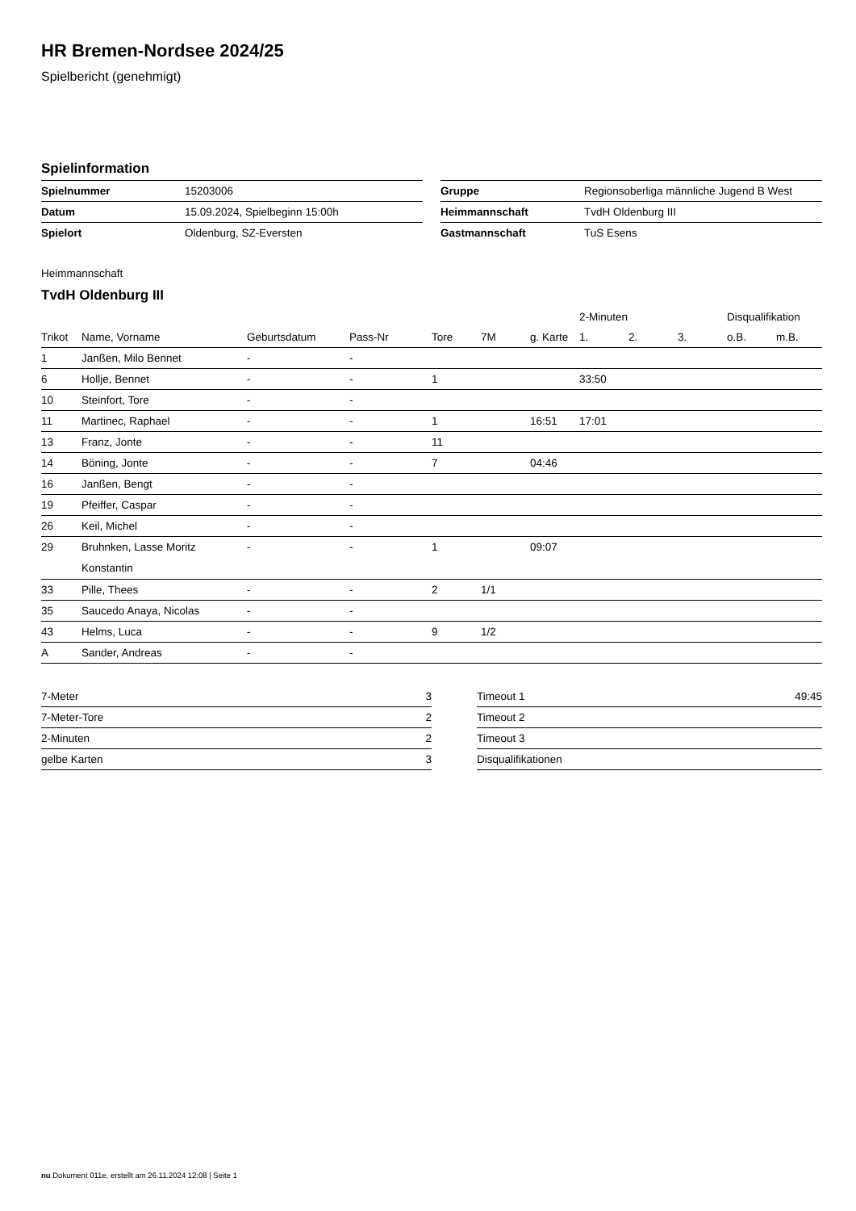HR Bremen-Nordsee 2024/25
Spielbericht (genehmigt)
Spielinformation
| Spielnummer | 15203006 |
| Datum | 15.09.2024, Spielbeginn 15:00h |
| Spielort | Oldenburg, SZ-Eversten |
| Gruppe | Regionsoberliga männliche Jugend B West |
| Heimmannschaft | TvdH Oldenburg III |
| Gastmannschaft | TuS Esens |
Heimmannschaft
TvdH Oldenburg III
| | | | | | | | 2-Minuten | | | Disqualifikation | |
| --- | --- | --- | --- | --- | --- | --- | --- | --- | --- | --- | --- |
| Trikot | Name, Vorname | Geburtsdatum | Pass-Nr | Tore | 7M | g. Karte | 1. | 2. | 3. | o.B. | m.B. |
| 1 | Janßen, Milo Bennet | - | - | | | | | | | | |
| 6 | Hollje, Bennet | - | - | 1 | | | 33:50 | | | | |
| 10 | Steinfort, Tore | - | - | | | | | | | | |
| 11 | Martinec, Raphael | - | - | 1 | | 16:51 | 17:01 | | | | |
| 13 | Franz, Jonte | - | - | 11 | | | | | | | |
| 14 | Böning, Jonte | - | - | 7 | | 04:46 | | | | | |
| 16 | Janßen, Bengt | - | - | | | | | | | | |
| 19 | Pfeiffer, Caspar | - | - | | | | | | | | |
| 26 | Keil, Michel | - | - | | | | | | | | |
| 29 | Bruhnken, Lasse Moritz Konstantin | - | - | 1 | | 09:07 | | | | | |
| 33 | Pille, Thees | - | - | 2 | 1/1 | | | | | | |
| 35 | Saucedo Anaya, Nicolas | - | - | | | | | | | | |
| 43 | Helms, Luca | - | - | 9 | 1/2 | | | | | | |
| A | Sander, Andreas | - | - | | | | | | | | |
| 7-Meter | 3 |
| 7-Meter-Tore | 2 |
| 2-Minuten | 2 |
| gelbe Karten | 3 |
| Timeout 1 | 49:45 |
| Timeout 2 | |
| Timeout 3 | |
| Disqualifikationen | |
nu.Dokument 011e, erstellt am 26.11.2024 12:08 | Seite 1